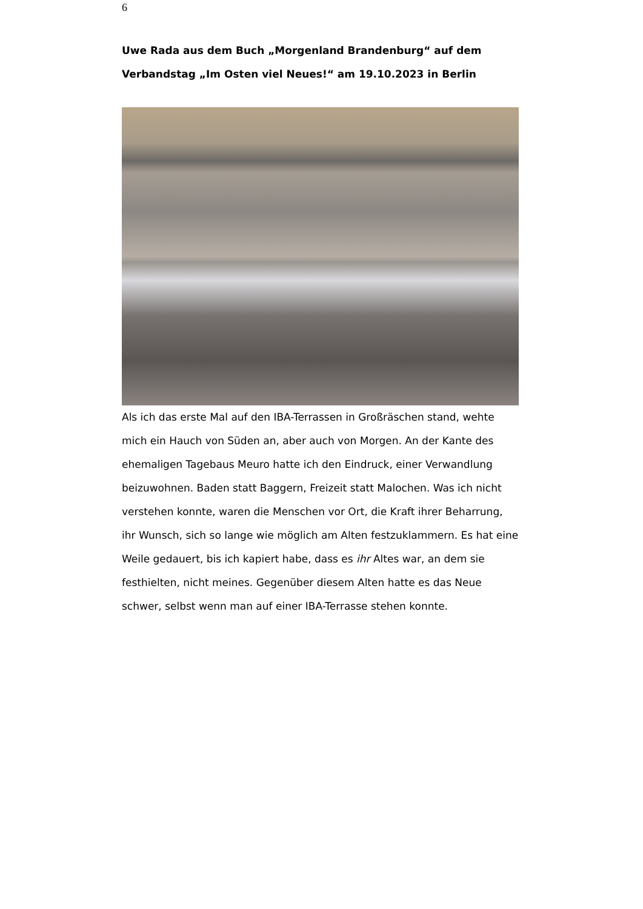6
Uwe Rada aus dem Buch „Morgenland Brandenburg“ auf dem Verbandstag „Im Osten viel Neues!“ am 19.10.2023 in Berlin
Als ich das erste Mal auf den IBA-Terrassen in Großräschen stand, wehte mich ein Hauch von Süden an, aber auch von Morgen. An der Kante des ehemaligen Tagebaus Meuro hatte ich den Eindruck, einer Verwandlung beizuwohnen. Baden statt Baggern, Freizeit statt Malochen. Was ich nicht verstehen konnte, waren die Menschen vor Ort, die Kraft ihrer Beharrung, ihr Wunsch, sich so lange wie möglich am Alten festzuklammern. Es hat eine Weile gedauert, bis ich kapiert habe, dass es ihr Altes war, an dem sie festhielten, nicht meines. Gegenüber diesem Alten hatte es das Neue schwer, selbst wenn man auf einer IBA-Terrasse stehen konnte.